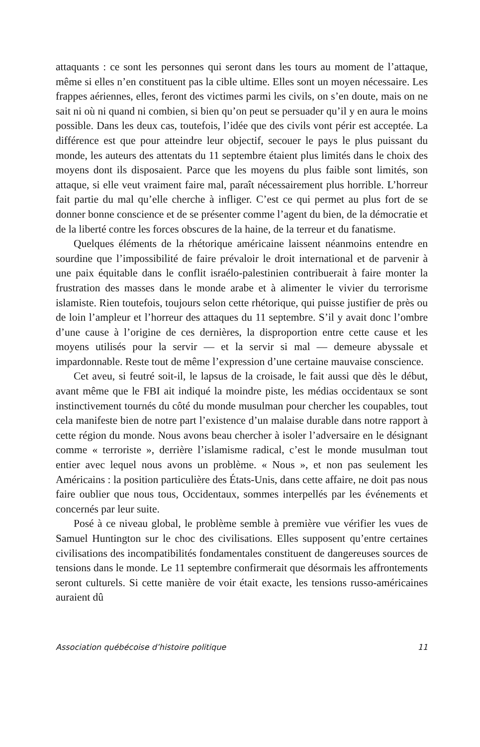attaquants : ce sont les personnes qui seront dans les tours au moment de l’attaque, même si elles n’en constituent pas la cible ultime. Elles sont un moyen nécessaire. Les frappes aériennes, elles, feront des victimes parmi les civils, on s’en doute, mais on ne sait ni où ni quand ni combien, si bien qu’on peut se persuader qu’il y en aura le moins possible. Dans les deux cas, toutefois, l’idée que des civils vont périr est acceptée. La différence est que pour atteindre leur objectif, secouer le pays le plus puissant du monde, les auteurs des attentats du 11 septembre étaient plus limités dans le choix des moyens dont ils disposaient. Parce que les moyens du plus faible sont limités, son attaque, si elle veut vraiment faire mal, paraît nécessairement plus horrible. L’horreur fait partie du mal qu’elle cherche à infliger. C’est ce qui permet au plus fort de se donner bonne conscience et de se présenter comme l’agent du bien, de la démocratie et de la liberté contre les forces obscures de la haine, de la terreur et du fanatisme.
Quelques éléments de la rhétorique américaine laissent néanmoins entendre en sourdine que l’impossibilité de faire prévaloir le droit international et de parvenir à une paix équitable dans le conflit israélo-palestinien contribuerait à faire monter la frustration des masses dans le monde arabe et à alimenter le vivier du terrorisme islamiste. Rien toutefois, toujours selon cette rhétorique, qui puisse justifier de près ou de loin l’ampleur et l’horreur des attaques du 11 septembre. S’il y avait donc l’ombre d’une cause à l’origine de ces dernières, la disproportion entre cette cause et les moyens utilisés pour la servir — et la servir si mal — demeure abyssale et impardonnable. Reste tout de même l’expression d’une certaine mauvaise conscience.
Cet aveu, si feutré soit-il, le lapsus de la croisade, le fait aussi que dès le début, avant même que le FBI ait indiqué la moindre piste, les médias occidentaux se sont instinctivement tournés du côté du monde musulman pour chercher les coupables, tout cela manifeste bien de notre part l’existence d’un malaise durable dans notre rapport à cette région du monde. Nous avons beau chercher à isoler l’adversaire en le désignant comme « terroriste », derrière l’islamisme radical, c’est le monde musulman tout entier avec lequel nous avons un problème. « Nous », et non pas seulement les Américains : la position particulière des États-Unis, dans cette affaire, ne doit pas nous faire oublier que nous tous, Occidentaux, sommes interpellés par les événements et concernés par leur suite.
Posé à ce niveau global, le problème semble à première vue vérifier les vues de Samuel Huntington sur le choc des civilisations. Elles supposent qu’entre certaines civilisations des incompatibilités fondamentales constituent de dangereuses sources de tensions dans le monde. Le 11 septembre confirmerait que désormais les affrontements seront culturels. Si cette manière de voir était exacte, les tensions russo-américaines auraient dû
Association québécoise d’histoire politique 11